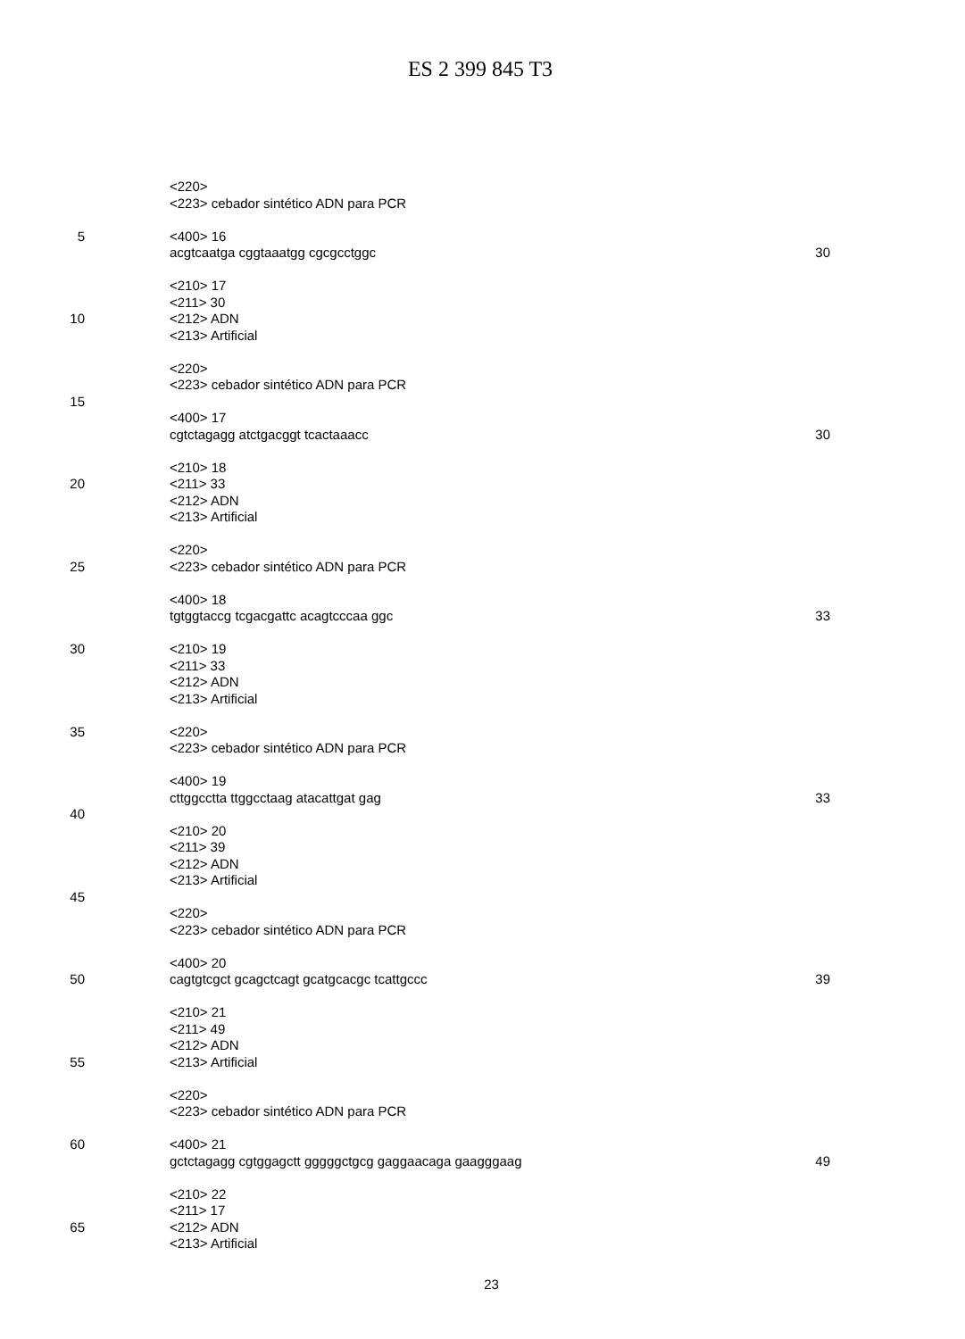ES 2 399 845 T3
<220>
<223> cebador sintético ADN para PCR
5 <400> 16
acgtcaatga cggtaaatgg cgcgcctggc 30
<210> 17
<211> 30
10 <212> ADN
<213> Artificial
<220>
<223> cebador sintético ADN para PCR
15
<400> 17
cgtctagagg atctgacggt tcactaaacc 30
<210> 18
20 <211> 33
<212> ADN
<213> Artificial
<220>
25 <223> cebador sintético ADN para PCR
<400> 18
tgtggtaccg tcgacgattc acagtcccaa ggc 33
30 <210> 19
<211> 33
<212> ADN
<213> Artificial
35 <220>
<223> cebador sintético ADN para PCR
<400> 19
cttggcctta ttggcctaag atacattgat gag 33
40
<210> 20
<211> 39
<212> ADN
<213> Artificial
45
<220>
<223> cebador sintético ADN para PCR
<400> 20
50 cagtgtcgct gcagctcagt gcatgcacgc tcattgccc 39
<210> 21
<211> 49
<212> ADN
55 <213> Artificial
<220>
<223> cebador sintético ADN para PCR
60 <400> 21
gctctagagg cgtggagctt gggggctgcg gaggaacaga gaagggaag 49
<210> 22
<211> 17
65 <212> ADN
<213> Artificial
23